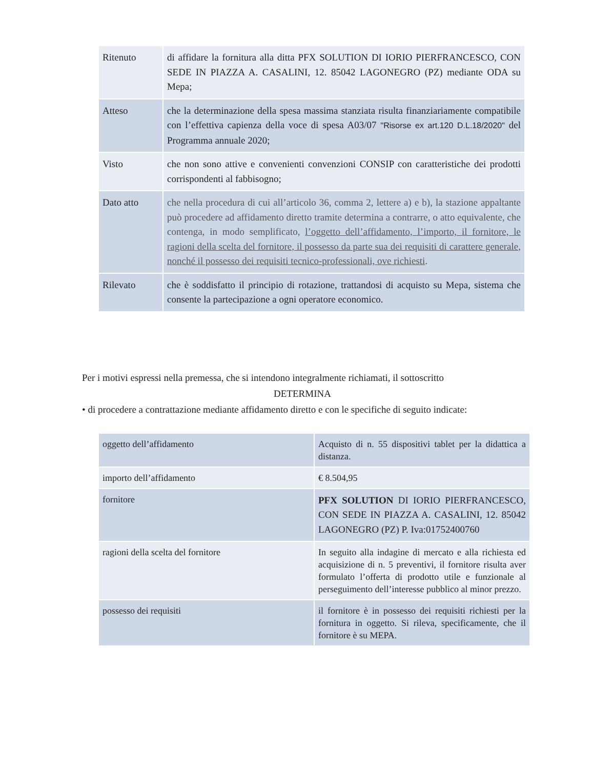| Ritenuto | di affidare la fornitura alla ditta PFX SOLUTION DI IORIO PIERFRANCESCO, CON SEDE IN PIAZZA A. CASALINI, 12. 85042 LAGONEGRO (PZ) mediante ODA su Mepa; |
| Atteso | che la determinazione della spesa massima stanziata risulta finanziariamente compatibile con l’effettiva capienza della voce di spesa A03/07 "Risorse ex art.120 D.L.18/2020" del Programma annuale 2020; |
| Visto | che non sono attive e convenienti convenzioni CONSIP con caratteristiche dei prodotti corrispondenti al fabbisogno; |
| Dato atto | che nella procedura di cui all’articolo 36, comma 2, lettere a) e b), la stazione appaltante può procedere ad affidamento diretto tramite determina a contrarre, o atto equivalente, che contenga, in modo semplificato, l’oggetto dell’affidamento, l’importo, il fornitore, le ragioni della scelta del fornitore, il possesso da parte sua dei requisiti di carattere generale, nonché il possesso dei requisiti tecnico-professionali, ove richiesti . |
| Rilevato | che è soddisfatto il principio di rotazione, trattandosi di acquisto su Mepa, sistema che consente la partecipazione a ogni operatore economico. |
Per i motivi espressi nella premessa, che si intendono integralmente richiamati, il sottoscritto
DETERMINA
• di procedere a contrattazione mediante affidamento diretto e con le specifiche di seguito indicate:
| oggetto dell’affidamento | Acquisto di n. 55 dispositivi tablet per la didattica a distanza. |
| importo dell’affidamento | € 8.504,95 |
| fornitore | PFX SOLUTION DI IORIO PIERFRANCESCO, CON SEDE IN PIAZZA A. CASALINI, 12. 85042 LAGONEGRO (PZ) P. Iva:01752400760 |
| ragioni della scelta del fornitore | In seguito alla indagine di mercato e alla richiesta ed acquisizione di n. 5 preventivi, il fornitore risulta aver formulato l’offerta di prodotto utile e funzionale al perseguimento dell’interesse pubblico al minor prezzo. |
| possesso dei requisiti | il fornitore è in possesso dei requisiti richiesti per la fornitura in oggetto. Si rileva, specificamente, che il fornitore è su MEPA. |